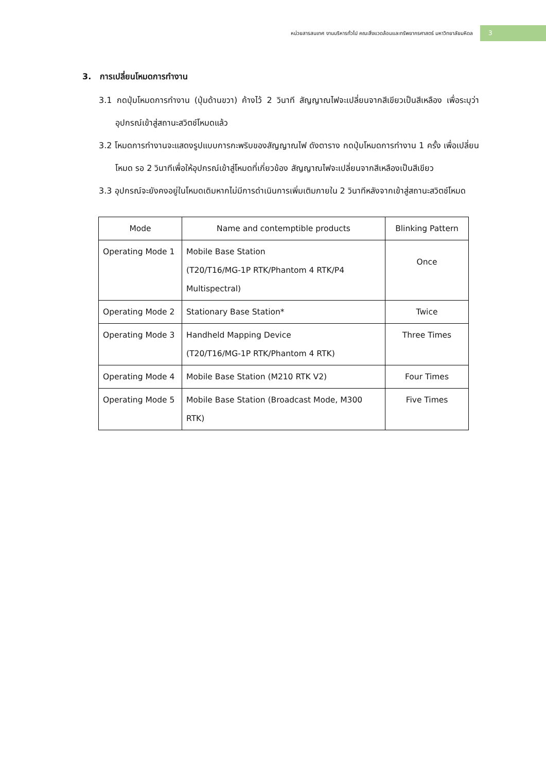หน่วยสารสนเทศ งานบริหารทั่วไป คณะสิ่งแวดล้อมและทรัพยากรศาสตร์ มหาวิทยาลัยมหิดล
3
3. การเปลี่ยนโหมดการทำงาน
3.1 กดปุ่มโหมดการทำงาน (ปุ่มด้านขวา) ค้างไว้ 2 วินาที สัญญาณไฟจะเปลี่ยนจากสีเขียวเป็นสีเหลือง เพื่อระบุว่าอุปกรณ์เข้าสู่สถานะสวิตช์โหมดแล้ว
3.2 โหมดการทำงานจะแสดงรูปแบบการกะพริบของสัญญาณไฟ ดังตาราง กดปุ่มโหมดการทำงาน 1 ครั้ง เพื่อเปลี่ยนโหมด รอ 2 วินาทีเพื่อให้อุปกรณ์เข้าสู่โหมดที่เกี่ยวข้อง สัญญาณไฟจะเปลี่ยนจากสีเหลืองเป็นสีเขียว
3.3 อุปกรณ์จะยังคงอยู่ในโหมดเดิมหากไม่มีการดำเนินการเพิ่มเติมภายใน 2 วินาทีหลังจากเข้าสู่สถานะสวิตช์โหมด
| Mode | Name and contemptible products | Blinking Pattern |
| --- | --- | --- |
| Operating Mode 1 | Mobile Base Station (T20/T16/MG-1P RTK/Phantom 4 RTK/P4 Multispectral) | Once |
| Operating Mode 2 | Stationary Base Station* | Twice |
| Operating Mode 3 | Handheld Mapping Device (T20/T16/MG-1P RTK/Phantom 4 RTK) | Three Times |
| Operating Mode 4 | Mobile Base Station (M210 RTK V2) | Four Times |
| Operating Mode 5 | Mobile Base Station (Broadcast Mode, M300 RTK) | Five Times |